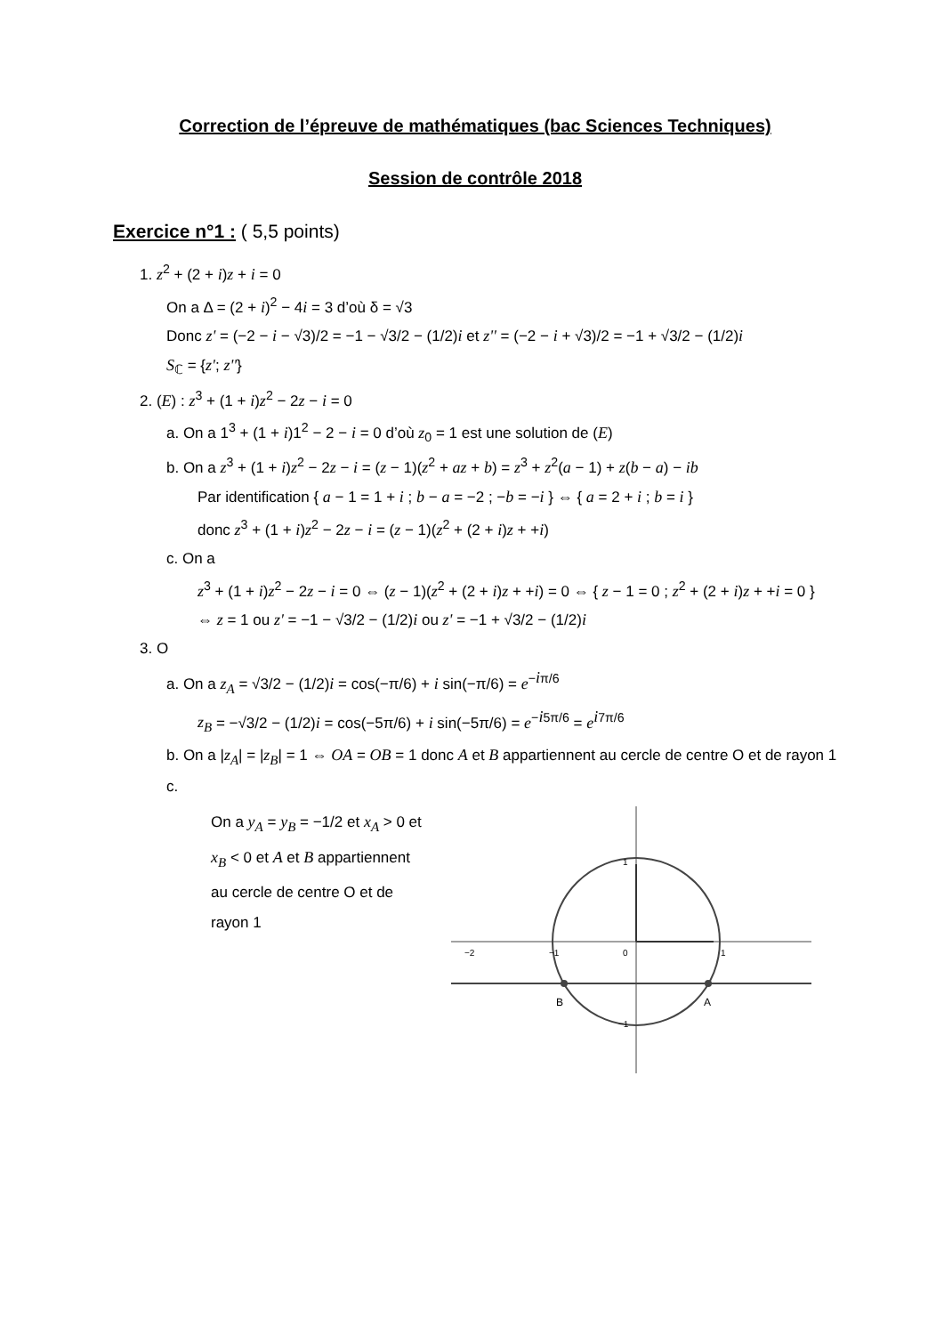Correction de l’épreuve de mathématiques (bac Sciences Techniques)
Session de contrôle 2018
Exercice n°1 : ( 5,5 points)
1. z<sup>2</sup> + (2 + i)z + i = 0
On a Δ = (2 + i)<sup>2</sup> − 4i = 3 d’où δ = √3
Donc z' = (−2 − i − √3)/2 = −1 − √3/2 − (1/2)i et z'' = (−2 − i + √3)/2 = −1 + √3/2 − (1/2)i
S<sub>ℂ</sub> = {z'; z''}
2. (E) : z<sup>3</sup> + (1 + i)z<sup>2</sup> − 2z − i = 0
a. On a 1<sup>3</sup> + (1 + i)1<sup>2</sup> − 2 − i = 0 d’où z<sub>0</sub> = 1 est une solution de (E)
b. On a z<sup>3</sup> + (1 + i)z<sup>2</sup> − 2z − i = (z − 1)(z<sup>2</sup> + az + b) = z<sup>3</sup> + z<sup>2</sup>(a − 1) + z(b − a) − ib
Par identification { a − 1 = 1 + i ; b − a = −2 ; −b = −i } ⇔ { a = 2 + i ; b = i }
donc z<sup>3</sup> + (1 + i)z<sup>2</sup> − 2z − i = (z − 1)(z<sup>2</sup> + (2 + i)z + +i)
c. On a
z<sup>3</sup> + (1 + i)z<sup>2</sup> − 2z − i = 0 ⇔ (z − 1)(z<sup>2</sup> + (2 + i)z + +i) = 0 ⇔ { z − 1 = 0 ; z<sup>2</sup> + (2 + i)z + +i = 0 }
⇔ z = 1 ou z' = −1 − √3/2 − (1/2)i ou z' = −1 + √3/2 − (1/2)i
3. O
a. On a z<sub>A</sub> = √3/2 − (1/2)i = cos(−π/6) + i sin(−π/6) = e<sup>−iπ/6</sup>
z<sub>B</sub> = −√3/2 − (1/2)i = cos(−5π/6) + i sin(−5π/6) = e<sup>−i5π/6</sup> = e<sup>i7π/6</sup>
b. On a |z<sub>A</sub>| = |z<sub>B</sub>| = 1 ⇔ OA = OB = 1 donc A et B appartiennent au cercle de centre O et de rayon 1
c.
On a y<sub>A</sub> = y<sub>B</sub> = −1/2 et x<sub>A</sub> > 0 et x<sub>B</sub> < 0 et A et B appartiennent au cercle de centre O et de rayon 1
−2
−1
0
1
1
−1
B
A